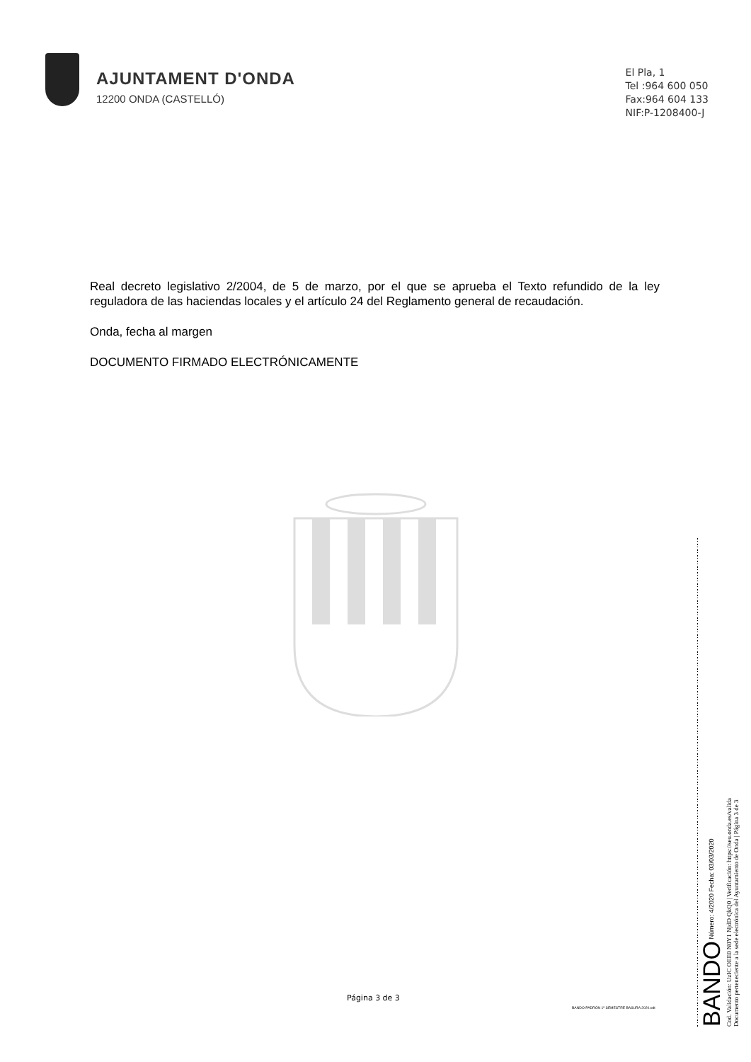AJUNTAMENT D'ONDA
12200 ONDA (CASTELLÓ)
El Pla, 1
Tel :964 600 050
Fax:964 604 133
NIF:P-1208400-J
Real decreto legislativo 2/2004, de 5 de marzo, por el que se aprueba el Texto refundido de la ley reguladora de las haciendas locales y el artículo 24 del Reglamento general de recaudación.
Onda, fecha al margen
DOCUMENTO FIRMADO ELECTRÓNICAMENTE
Página 3 de 3
BANDO PADRÓN 1º SEMESTRE BASURA 2020.odt
BANDO Número: 4/2020 Fecha: 03/03/2020
Cod. Validación: UzIC OEE0 N0Y1 NjdD QkQ0 | Verificación: https://seu.onda.es/valida
Documento perteneciente a la sede electrónica del Ayuntamiento de Onda | Página 3 de 3